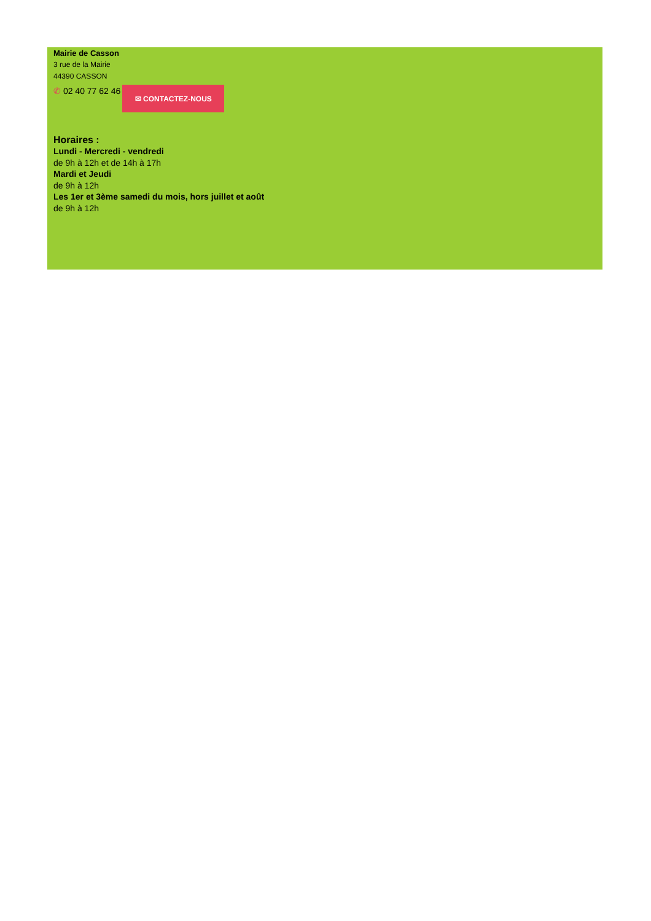Mairie de Casson
3 rue de la Mairie
44390 CASSON
✆ 02 40 77 62 46
✉ CONTACTEZ-NOUS
Horaires :
Lundi - Mercredi - vendredi
de 9h à 12h et de 14h à 17h
Mardi et Jeudi
de 9h à 12h
Les 1er et 3ème samedi du mois, hors juillet et août
de 9h à 12h